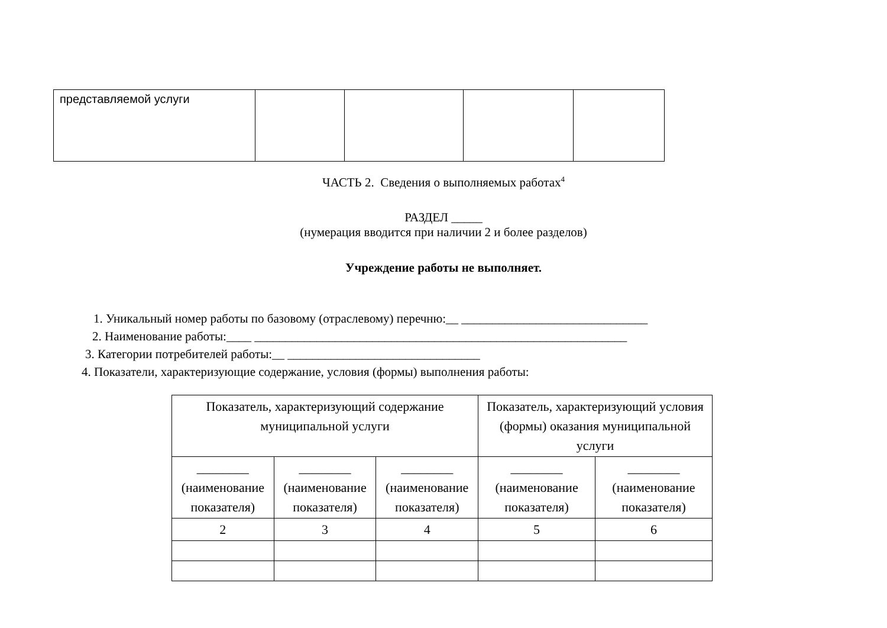| представляемой услуги | | | | |
ЧАСТЬ 2. Сведения о выполняемых работах<sup>4</sup>
РАЗДЕЛ _____
(нумерация вводится при наличии 2 и более разделов)
Учреждение работы не выполняет.
1. Уникальный номер работы по базовому (отраслевому) перечню:__ ______________________________
2. Наименование работы:____ ____________________________________________________________
3. Категории потребителей работы:__ _______________________________
4. Показатели, характеризующие содержание, условия (формы) выполнения работы:
| Показатель, характеризующий содержание муниципальной услуги | | | Показатель, характеризующий условия (формы) оказания муниципальной услуги | |
| ________ (наименование показателя) | ________ (наименование показателя) | ________ (наименование показателя) | ________ (наименование показателя) | ________ (наименование показателя) |
| 2 | 3 | 4 | 5 | 6 |